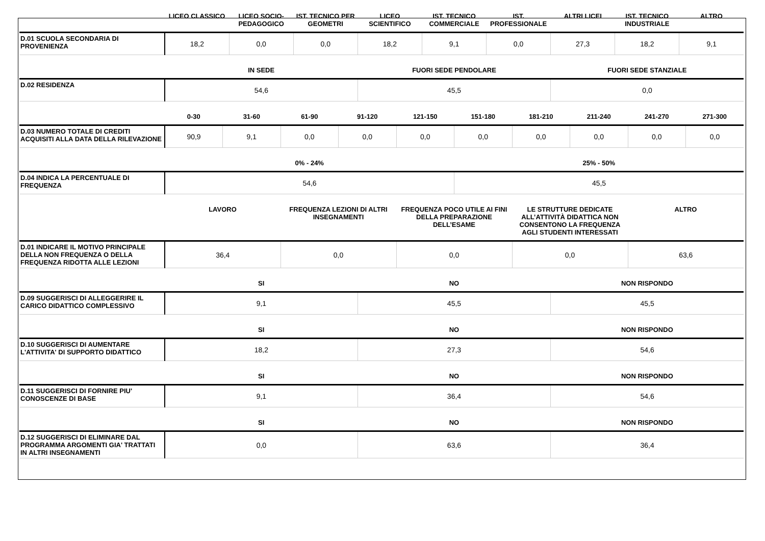| | LICEO CLASSICO | LICEO SOCIO-PEDAGOGICO | IST. TECNICO PER GEOMETRI | LICEO SCIENTIFICO | IST. TECNICO COMMERCIALE | IST. PROFESSIONALE | ALTRI LICEI | IST. TECNICO INDUSTRIALE | ALTRO |
| --- | --- | --- | --- | --- | --- | --- | --- | --- | --- |
| D.01 SCUOLA SECONDARIA DI PROVENIENZA | 18,2 | 0,0 | 0,0 | 18,2 | 9,1 | 0,0 | 27,3 | 18,2 | 9,1 |
| | IN SEDE | FUORI SEDE PENDOLARE | FUORI SEDE STANZIALE |
| --- | --- | --- | --- |
| D.02 RESIDENZA | 54,6 | 45,5 | 0,0 |
| | 0-30 | 31-60 | 61-90 | 91-120 | 121-150 | 151-180 | 181-210 | 211-240 | 241-270 | 271-300 |
| --- | --- | --- | --- | --- | --- | --- | --- | --- | --- | --- |
| D.03 NUMERO TOTALE DI CREDITI ACQUISITI ALLA DATA DELLA RILEVAZIONE | 90,9 | 9,1 | 0,0 | 0,0 | 0,0 | 0,0 | 0,0 | 0,0 | 0,0 | 0,0 |
| | 0% - 24% | 25% - 50% |
| --- | --- | --- |
| D.04 INDICA LA PERCENTUALE DI FREQUENZA | 54,6 | 45,5 |
| | LAVORO | FREQUENZA LEZIONI DI ALTRI INSEGNAMENTI | FREQUENZA POCO UTILE AI FINI DELLA PREPARAZIONE DELL’ESAME | LE STRUTTURE DEDICATE ALL’ATTIVITÀ DIDATTICA NON CONSENTONO LA FREQUENZA AGLI STUDENTI INTERESSATI | ALTRO |
| --- | --- | --- | --- | --- | --- |
| D.01 INDICARE IL MOTIVO PRINCIPALE DELLA NON FREQUENZA O DELLA FREQUENZA RIDOTTA ALLE LEZIONI | 36,4 | 0,0 | 0,0 | 0,0 | 63,6 |
| | SI | NO | NON RISPONDO |
| --- | --- | --- | --- |
| D.09 SUGGERISCI DI ALLEGGERIRE IL CARICO DIDATTICO COMPLESSIVO | 9,1 | 45,5 | 45,5 |
| | SI | NO | NON RISPONDO |
| --- | --- | --- | --- |
| D.10 SUGGERISCI DI AUMENTARE L'ATTIVITA' DI SUPPORTO DIDATTICO | 18,2 | 27,3 | 54,6 |
| | SI | NO | NON RISPONDO |
| --- | --- | --- | --- |
| D.11 SUGGERISCI DI FORNIRE PIU' CONOSCENZE DI BASE | 9,1 | 36,4 | 54,6 |
| | SI | NO | NON RISPONDO |
| --- | --- | --- | --- |
| D.12 SUGGERISCI DI ELIMINARE DAL PROGRAMMA ARGOMENTI GIA' TRATTATI IN ALTRI INSEGNAMENTI | 0,0 | 63,6 | 36,4 |